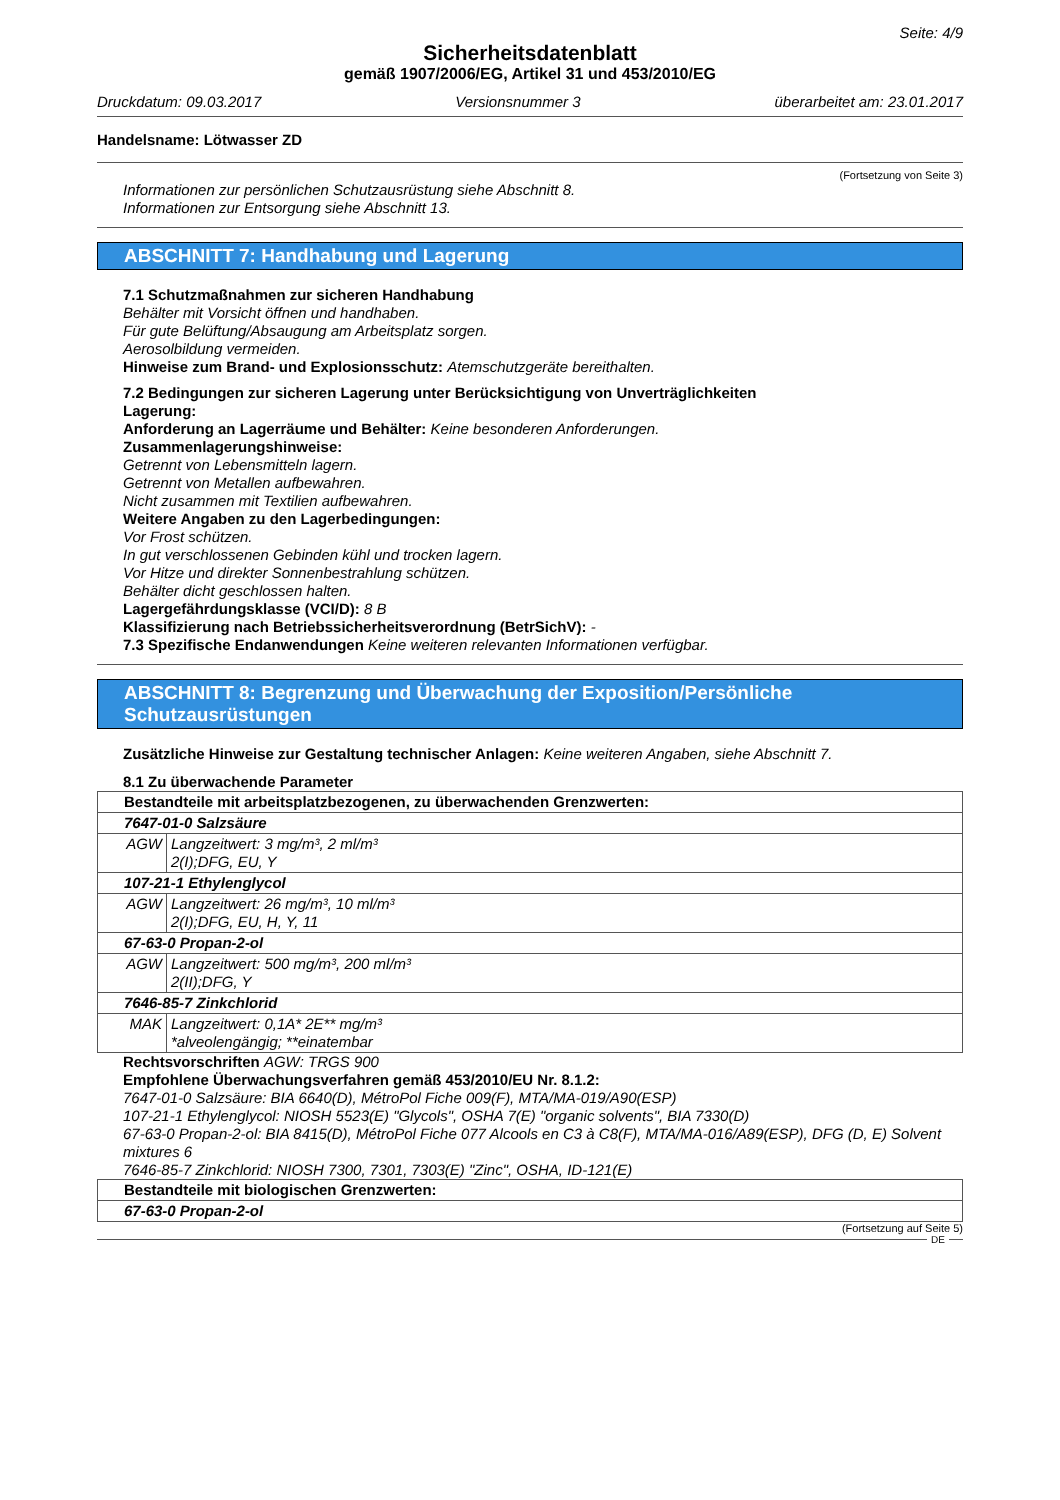Seite: 4/9
Sicherheitsdatenblatt
gemäß 1907/2006/EG, Artikel 31 und 453/2010/EG
Druckdatum: 09.03.2017 Versionsnummer 3 überarbeitet am: 23.01.2017
Handelsname: Lötwasser ZD
(Fortsetzung von Seite 3)
Informationen zur persönlichen Schutzausrüstung siehe Abschnitt 8.
Informationen zur Entsorgung siehe Abschnitt 13.
ABSCHNITT 7: Handhabung und Lagerung
7.1 Schutzmaßnahmen zur sicheren Handhabung
Behälter mit Vorsicht öffnen und handhaben.
Für gute Belüftung/Absaugung am Arbeitsplatz sorgen.
Aerosolbildung vermeiden.
Hinweise zum Brand- und Explosionsschutz: Atemschutzgeräte bereithalten.
7.2 Bedingungen zur sicheren Lagerung unter Berücksichtigung von Unverträglichkeiten
Lagerung:
Anforderung an Lagerräume und Behälter: Keine besonderen Anforderungen.
Zusammenlagerungshinweise:
Getrennt von Lebensmitteln lagern.
Getrennt von Metallen aufbewahren.
Nicht zusammen mit Textilien aufbewahren.
Weitere Angaben zu den Lagerbedingungen:
Vor Frost schützen.
In gut verschlossenen Gebinden kühl und trocken lagern.
Vor Hitze und direkter Sonnenbestrahlung schützen.
Behälter dicht geschlossen halten.
Lagergefährdungsklasse (VCI/D): 8 B
Klassifizierung nach Betriebssicherheitsverordnung (BetrSichV): -
7.3 Spezifische Endanwendungen Keine weiteren relevanten Informationen verfügbar.
ABSCHNITT 8: Begrenzung und Überwachung der Exposition/Persönliche Schutzausrüstungen
Zusätzliche Hinweise zur Gestaltung technischer Anlagen: Keine weiteren Angaben, siehe Abschnitt 7.
8.1 Zu überwachende Parameter
| Bestandteile mit arbeitsplatzbezogenen, zu überwachenden Grenzwerten: | |
| 7647-01-0 Salzsäure | |
| AGW | Langzeitwert: 3 mg/m³, 2 ml/m³ 2(I);DFG, EU, Y |
| 107-21-1 Ethylenglycol | |
| AGW | Langzeitwert: 26 mg/m³, 10 ml/m³ 2(I);DFG, EU, H, Y, 11 |
| 67-63-0 Propan-2-ol | |
| AGW | Langzeitwert: 500 mg/m³, 200 ml/m³ 2(II);DFG, Y |
| 7646-85-7 Zinkchlorid | |
| MAK | Langzeitwert: 0,1A* 2E** mg/m³ *alveolengängig; **einatembar |
Rechtsvorschriften AGW: TRGS 900
Empfohlene Überwachungsverfahren gemäß 453/2010/EU Nr. 8.1.2:
7647-01-0 Salzsäure: BIA 6640(D), MétroPol Fiche 009(F), MTA/MA-019/A90(ESP)
107-21-1 Ethylenglycol: NIOSH 5523(E) "Glycols", OSHA 7(E) "organic solvents", BIA 7330(D)
67-63-0 Propan-2-ol: BIA 8415(D), MétroPol Fiche 077 Alcools en C3 à C8(F), MTA/MA-016/A89(ESP), DFG (D, E) Solvent mixtures 6
7646-85-7 Zinkchlorid: NIOSH 7300, 7301, 7303(E) "Zinc", OSHA, ID-121(E)
| Bestandteile mit biologischen Grenzwerten: |
| 67-63-0 Propan-2-ol |
(Fortsetzung auf Seite 5)
DE